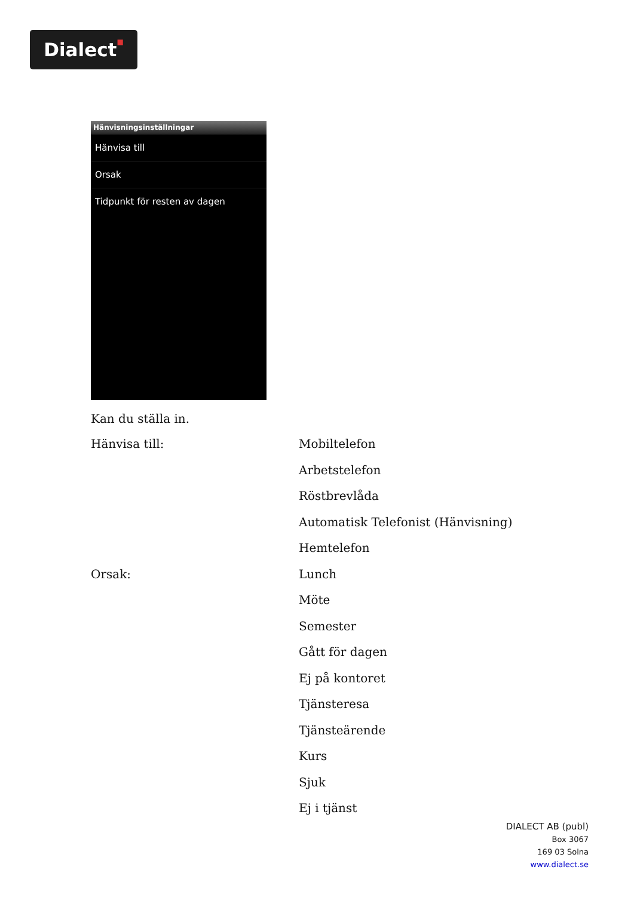Dialect■
Hänvisningsinställningar
Hänvisa till
Orsak
Tidpunkt för resten av dagen
Kan du ställa in.
| Hänvisa till: | Mobiltelefon |
| | Arbetstelefon |
| | Röstbrevlåda |
| | Automatisk Telefonist (Hänvisning) |
| | Hemtelefon |
| Orsak: | Lunch |
| | Möte |
| | Semester |
| | Gått för dagen |
| | Ej på kontoret |
| | Tjänsteresa |
| | Tjänsteärende |
| | Kurs |
| | Sjuk |
| | Ej i tjänst |
DIALECT AB (publ)
Box 3067
169 03 Solna
www.dialect.se